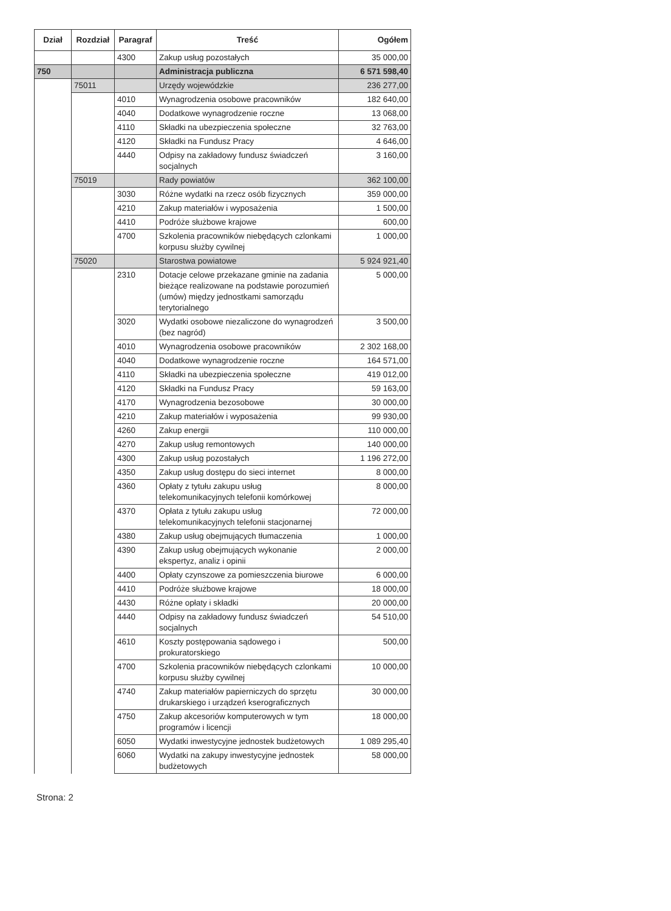| Dział | Rozdział | Paragraf | Treść | Ogółem |
| --- | --- | --- | --- | --- |
| | | 4300 | Zakup usług pozostałych | 35 000,00 |
| 750 | | | Administracja publiczna | 6 571 598,40 |
| | 75011 | | Urzędy wojewódzkie | 236 277,00 |
| | | 4010 | Wynagrodzenia osobowe pracowników | 182 640,00 |
| | | 4040 | Dodatkowe wynagrodzenie roczne | 13 068,00 |
| | | 4110 | Składki na ubezpieczenia społeczne | 32 763,00 |
| | | 4120 | Składki na Fundusz Pracy | 4 646,00 |
| | | 4440 | Odpisy na zakładowy fundusz świadczeń socjalnych | 3 160,00 |
| | 75019 | | Rady powiatów | 362 100,00 |
| | | 3030 | Różne wydatki na rzecz osób fizycznych | 359 000,00 |
| | | 4210 | Zakup materiałów i wyposażenia | 1 500,00 |
| | | 4410 | Podróże służbowe krajowe | 600,00 |
| | | 4700 | Szkolenia pracowników niebędących czlonkami korpusu służby cywilnej | 1 000,00 |
| | 75020 | | Starostwa powiatowe | 5 924 921,40 |
| | | 2310 | Dotacje celowe przekazane gminie na zadania bieżące realizowane na podstawie porozumień (umów) między jednostkami samorządu terytorialnego | 5 000,00 |
| | | 3020 | Wydatki osobowe niezaliczone do wynagrodzeń (bez nagród) | 3 500,00 |
| | | 4010 | Wynagrodzenia osobowe pracowników | 2 302 168,00 |
| | | 4040 | Dodatkowe wynagrodzenie roczne | 164 571,00 |
| | | 4110 | Składki na ubezpieczenia społeczne | 419 012,00 |
| | | 4120 | Składki na Fundusz Pracy | 59 163,00 |
| | | 4170 | Wynagrodzenia bezosobowe | 30 000,00 |
| | | 4210 | Zakup materiałów i wyposażenia | 99 930,00 |
| | | 4260 | Zakup energii | 110 000,00 |
| | | 4270 | Zakup usług remontowych | 140 000,00 |
| | | 4300 | Zakup usług pozostałych | 1 196 272,00 |
| | | 4350 | Zakup usług dostępu do sieci internet | 8 000,00 |
| | | 4360 | Opłaty z tytułu zakupu usług telekomunikacyjnych telefonii komórkowej | 8 000,00 |
| | | 4370 | Opłata z tytułu zakupu usług telekomunikacyjnych telefonii stacjonarnej | 72 000,00 |
| | | 4380 | Zakup usług obejmujących tłumaczenia | 1 000,00 |
| | | 4390 | Zakup usług obejmujących wykonanie ekspertyz, analiz i opinii | 2 000,00 |
| | | 4400 | Opłaty czynszowe za pomieszczenia biurowe | 6 000,00 |
| | | 4410 | Podróże służbowe krajowe | 18 000,00 |
| | | 4430 | Różne opłaty i składki | 20 000,00 |
| | | 4440 | Odpisy na zakładowy fundusz świadczeń socjalnych | 54 510,00 |
| | | 4610 | Koszty postępowania sądowego i prokuratorskiego | 500,00 |
| | | 4700 | Szkolenia pracowników niebędących czlonkami korpusu służby cywilnej | 10 000,00 |
| | | 4740 | Zakup materiałów papierniczych do sprzętu drukarskiego i urządzeń kserograficznych | 30 000,00 |
| | | 4750 | Zakup akcesoriów komputerowych w tym programów i licencji | 18 000,00 |
| | | 6050 | Wydatki inwestycyjne jednostek budżetowych | 1 089 295,40 |
| | | 6060 | Wydatki na zakupy inwestycyjne jednostek budżetowych | 58 000,00 |
Strona: 2